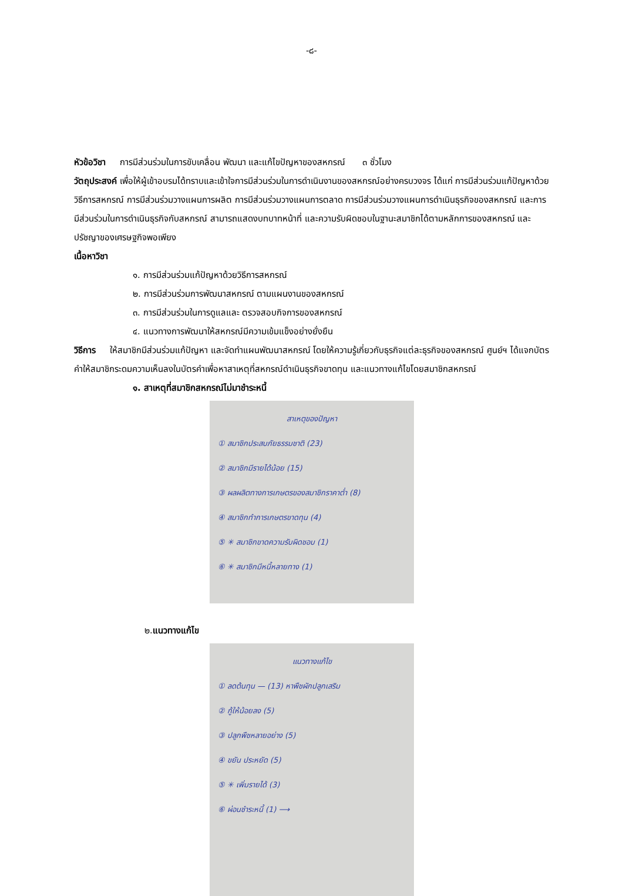-๘-
หัวข้อวิชา การมีส่วนร่วมในการขับเคลื่อน พัฒนา และแก้ไขปัญหาของสหกรณ์ ๓ ชั่วโมง
วัตถุประสงค์ เพื่อให้ผู้เข้าอบรมได้ทราบและเข้าใจการมีส่วนร่วมในการดำเนินงานของสหกรณ์อย่างครบวงจร ได้แก่ การมีส่วนร่วมแก้ปัญหาด้วยวิธีการสหกรณ์ การมีส่วนร่วมวางแผนการผลิต การมีส่วนร่วมวางแผนการตลาด การมีส่วนร่วมวางแผนการดำเนินธุรกิจของสหกรณ์ และการมีส่วนร่วมในการดำเนินธุรกิจกับสหกรณ์ สามารถแสดงบทบาทหน้าที่ และความรับผิดชอบในฐานะสมาชิกได้ตามหลักการของสหกรณ์ และปรัชญาของเศรษฐกิจพอเพียง
เนื้อหาวิชา
๑. การมีส่วนร่วมแก้ปัญหาด้วยวิธีการสหกรณ์
๒. การมีส่วนร่วมการพัฒนาสหกรณ์ ตามแผนงานของสหกรณ์
๓. การมีส่วนร่วมในการดูแลและ ตรวจสอบกิจการของสหกรณ์
๔. แนวทางการพัฒนาให้สหกรณ์มีความเข้มแข็งอย่างยั่งยืน
วิธีการ ให้สมาชิกมีส่วนร่วมแก้ปัญหา และจัดทำแผนพัฒนาสหกรณ์ โดยให้ความรู้เกี่ยวกับธุรกิจแต่ละธุรกิจของสหกรณ์ ศูนย์ฯ ได้แจกบัตรคำให้สมาชิกระดมความเห็นลงในบัตรคำเพื่อหาสาเหตุที่สหกรณ์ดำเนินธุรกิจขาดทุน และแนวทางแก้ไขโดยสมาชิกสหกรณ์
๑. สาเหตุที่สมาชิกสหกรณ์ไม่มาชำระหนี้
สาเหตุของปัญหา
① สมาชิกประสบภัยธรรมชาติ (23)
② สมาชิกมีรายได้น้อย (15)
③ ผลผลิตทางการเกษตรของสมาชิกราคาต่ำ (8)
④ สมาชิกทำการเกษตรขาดทุน (4)
⑤ ✳ สมาชิกขาดความรับผิดชอบ (1)
⑥ ✳ สมาชิกมีหนี้หลายทาง (1)
๒.แนวทางแก้ไข
แนวทางแก้ไข
① ลดต้นทุน — (13) หาพืชผักปลูกเสริม
② กู้ให้น้อยลง (5)
③ ปลูกพืชหลายอย่าง (5)
④ ขยัน ประหยัด (5)
⑤ ✳ เพิ่มรายได้ (3)
⑥ ผ่อนชำระหนี้ (1) ⟶